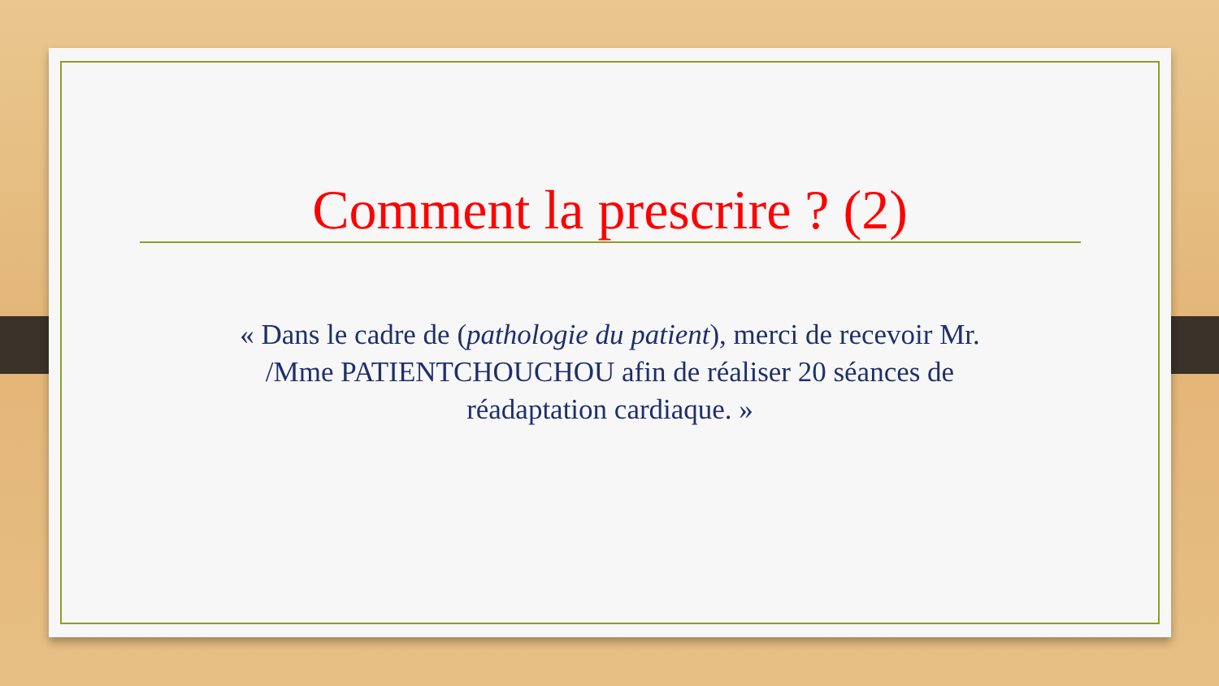Comment la prescrire ? (2)
« Dans le cadre de (pathologie du patient), merci de recevoir Mr. /Mme PATIENTCHOUCHOU afin de réaliser 20 séances de réadaptation cardiaque. »